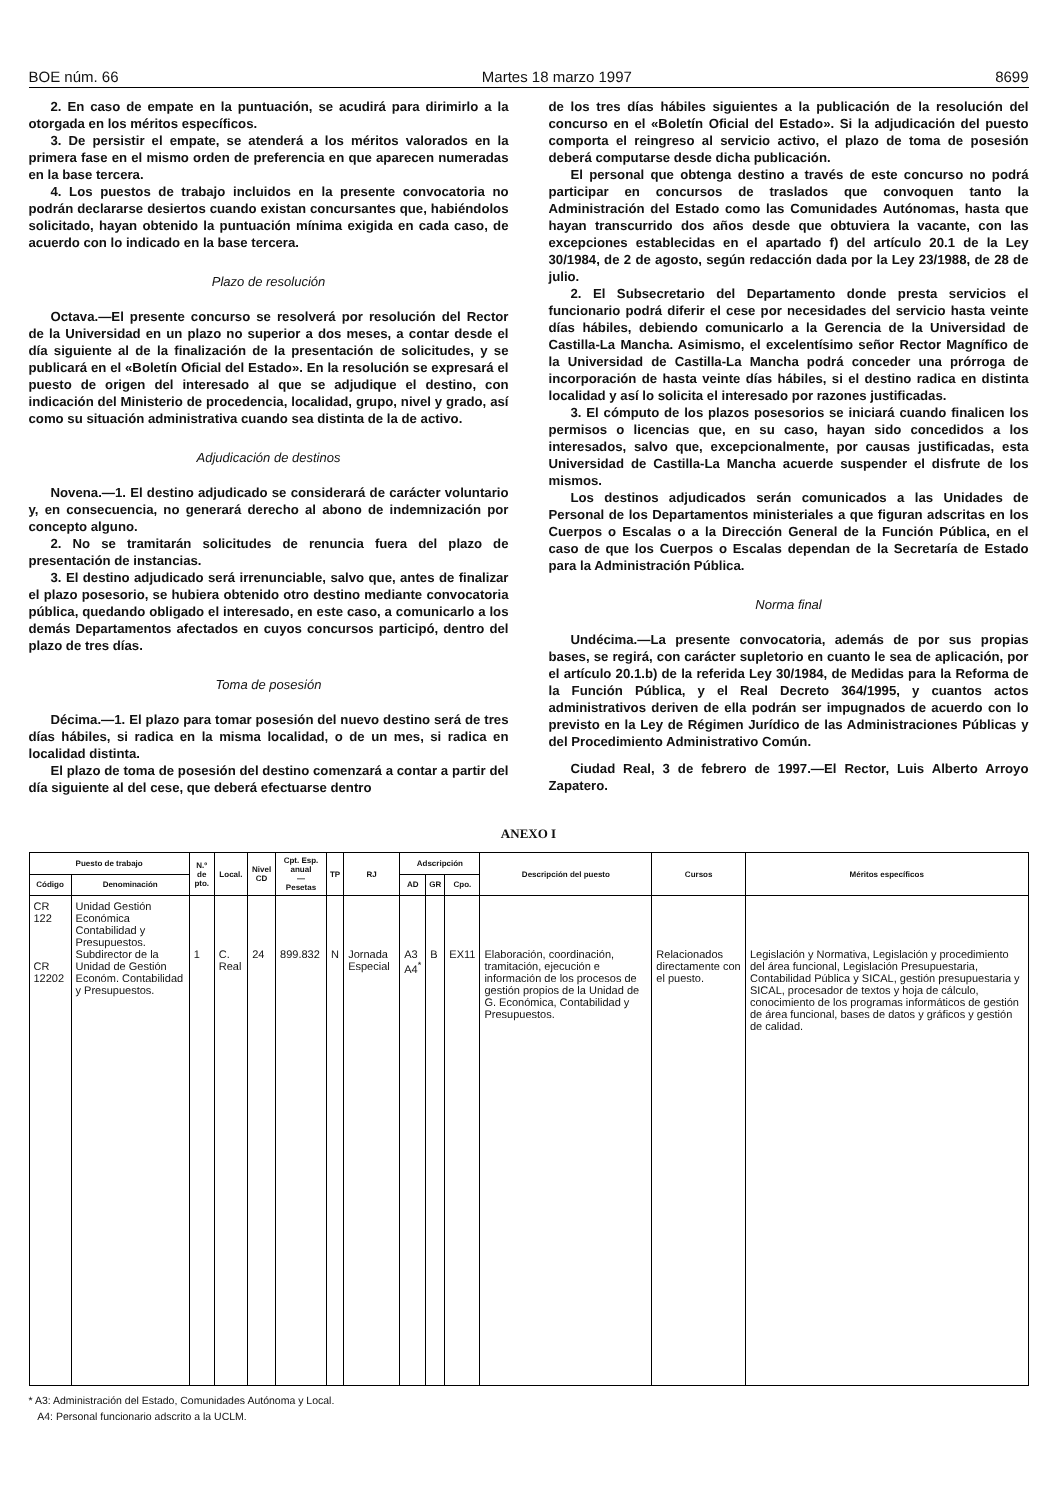BOE núm. 66 Martes 18 marzo 1997 8699
2. En caso de empate en la puntuación, se acudirá para dirimirlo a la otorgada en los méritos específicos.
3. De persistir el empate, se atenderá a los méritos valorados en la primera fase en el mismo orden de preferencia en que aparecen numeradas en la base tercera.
4. Los puestos de trabajo incluidos en la presente convocatoria no podrán declararse desiertos cuando existan concursantes que, habiéndolos solicitado, hayan obtenido la puntuación mínima exigida en cada caso, de acuerdo con lo indicado en la base tercera.
Plazo de resolución
Octava.—El presente concurso se resolverá por resolución del Rector de la Universidad en un plazo no superior a dos meses, a contar desde el día siguiente al de la finalización de la presentación de solicitudes, y se publicará en el «Boletín Oficial del Estado». En la resolución se expresará el puesto de origen del interesado al que se adjudique el destino, con indicación del Ministerio de procedencia, localidad, grupo, nivel y grado, así como su situación administrativa cuando sea distinta de la de activo.
Adjudicación de destinos
Novena.—1. El destino adjudicado se considerará de carácter voluntario y, en consecuencia, no generará derecho al abono de indemnización por concepto alguno.
2. No se tramitarán solicitudes de renuncia fuera del plazo de presentación de instancias.
3. El destino adjudicado será irrenunciable, salvo que, antes de finalizar el plazo posesorio, se hubiera obtenido otro destino mediante convocatoria pública, quedando obligado el interesado, en este caso, a comunicarlo a los demás Departamentos afectados en cuyos concursos participó, dentro del plazo de tres días.
Toma de posesión
Décima.—1. El plazo para tomar posesión del nuevo destino será de tres días hábiles, si radica en la misma localidad, o de un mes, si radica en localidad distinta.
El plazo de toma de posesión del destino comenzará a contar a partir del día siguiente al del cese, que deberá efectuarse dentro
de los tres días hábiles siguientes a la publicación de la resolución del concurso en el «Boletín Oficial del Estado». Si la adjudicación del puesto comporta el reingreso al servicio activo, el plazo de toma de posesión deberá computarse desde dicha publicación.
El personal que obtenga destino a través de este concurso no podrá participar en concursos de traslados que convoquen tanto la Administración del Estado como las Comunidades Autónomas, hasta que hayan transcurrido dos años desde que obtuviera la vacante, con las excepciones establecidas en el apartado f) del artículo 20.1 de la Ley 30/1984, de 2 de agosto, según redacción dada por la Ley 23/1988, de 28 de julio.
2. El Subsecretario del Departamento donde presta servicios el funcionario podrá diferir el cese por necesidades del servicio hasta veinte días hábiles, debiendo comunicarlo a la Gerencia de la Universidad de Castilla-La Mancha. Asimismo, el excelentísimo señor Rector Magnífico de la Universidad de Castilla-La Mancha podrá conceder una prórroga de incorporación de hasta veinte días hábiles, si el destino radica en distinta localidad y así lo solicita el interesado por razones justificadas.
3. El cómputo de los plazos posesorios se iniciará cuando finalicen los permisos o licencias que, en su caso, hayan sido concedidos a los interesados, salvo que, excepcionalmente, por causas justificadas, esta Universidad de Castilla-La Mancha acuerde suspender el disfrute de los mismos.
Los destinos adjudicados serán comunicados a las Unidades de Personal de los Departamentos ministeriales a que figuran adscritas en los Cuerpos o Escalas o a la Dirección General de la Función Pública, en el caso de que los Cuerpos o Escalas dependan de la Secretaría de Estado para la Administración Pública.
Norma final
Undécima.—La presente convocatoria, además de por sus propias bases, se regirá, con carácter supletorio en cuanto le sea de aplicación, por el artículo 20.1.b) de la referida Ley 30/1984, de Medidas para la Reforma de la Función Pública, y el Real Decreto 364/1995, y cuantos actos administrativos deriven de ella podrán ser impugnados de acuerdo con lo previsto en la Ley de Régimen Jurídico de las Administraciones Públicas y del Procedimiento Administrativo Común.
Ciudad Real, 3 de febrero de 1997.—El Rector, Luis Alberto Arroyo Zapatero.
ANEXO I
| Puesto de trabajo | | N.º de pto. | Local. | Nivel CD | Cpt. Esp. anual — Pesetas | TP | RJ | Adscripción | | | Descripción del puesto | Cursos | Méritos específicos |
| --- | --- | --- | --- | --- | --- | --- | --- | --- | --- | --- | --- | --- | --- |
| Código | Denominación | | | | | | | AD | GR | Cpo. | | | |
| CR 122 CR 12202 | Unidad Gestión Económica Contabilidad y Presupuestos. Subdirector de la Unidad de Gestión Económ. Contabilidad y Presupuestos. | 1 | C. Real | 24 | 899.832 | N | Jornada Especial | A3 A4<sup>*</sup> | B | EX11 | Elaboración, coordinación, tramitación, ejecución e información de los procesos de gestión propios de la Unidad de G. Económica, Contabilidad y Presupuestos. | Relacionados directamente con el puesto. | Legislación y Normativa, Legislación y procedimiento del área funcional, Legislación Presupuestaria, Contabilidad Pública y SICAL, gestión presupuestaria y SICAL, procesador de textos y hoja de cálculo, conocimiento de los programas informáticos de gestión de área funcional, bases de datos y gráficos y gestión de calidad. |
* A3: Administración del Estado, Comunidades Autónoma y Local.
A4: Personal funcionario adscrito a la UCLM.